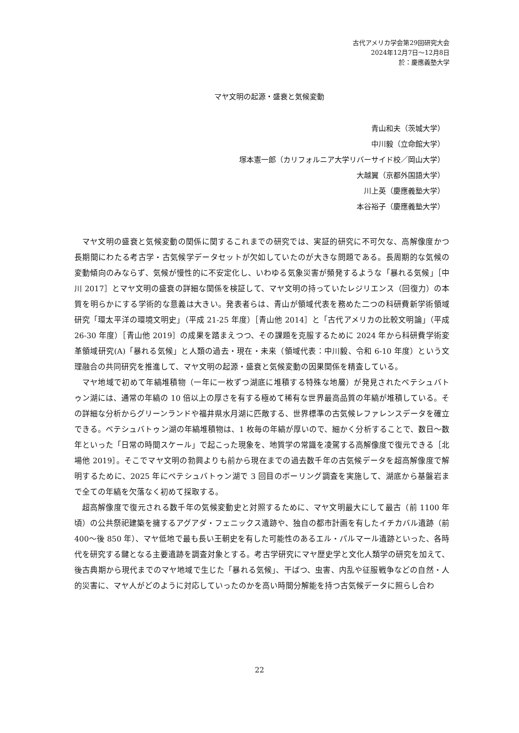古代アメリカ学会第29回研究大会
2024年12月7日～12月8日
於：慶應義塾大学
マヤ文明の起源・盛衰と気候変動
青山和夫（茨城大学）
中川毅（立命館大学）
塚本憲一郎（カリフォルニア大学リバーサイド校／岡山大学）
大越翼（京都外国語大学）
川上英（慶應義塾大学）
本谷裕子（慶應義塾大学）
マヤ文明の盛衰と気候変動の関係に関するこれまでの研究では、実証的研究に不可欠な、高解像度かつ長期間にわたる考古学・古気候学データセットが欠如していたのが大きな問題である。長周期的な気候の変動傾向のみならず、気候が慢性的に不安定化し、いわゆる気象災害が頻発するような「暴れる気候」［中川 2017］とマヤ文明の盛衰の詳細な関係を検証して、マヤ文明の持っていたレジリエンス（回復力）の本質を明らかにする学術的な意義は大きい。発表者らは、青山が領域代表を務めた二つの科研費新学術領域研究「環太平洋の環境文明史」（平成 21-25 年度）［青山他 2014］と「古代アメリカの比較文明論」（平成 26-30 年度）［青山他 2019］の成果を踏まえつつ、その課題を克服するために 2024 年から科研費学術変革領域研究(A)「暴れる気候」と人類の過去・現在・未来（領域代表：中川毅、令和 6-10 年度）という文理融合の共同研究を推進して、マヤ文明の起源・盛衰と気候変動の因果関係を精査している。
マヤ地域で初めて年縞堆積物（一年に一枚ずつ湖底に堆積する特殊な地層）が発見されたペテシュバトゥン湖には、通常の年縞の 10 倍以上の厚さを有する極めて稀有な世界最高品質の年縞が堆積している。その詳細な分析からグリーンランドや福井県水月湖に匹敵する、世界標準の古気候レファレンスデータを確立できる。ペテシュバトゥン湖の年縞堆積物は、1 枚毎の年縞が厚いので、細かく分析することで、数日～数年といった「日常の時間スケール」で起こった現象を、地質学の常識を凌駕する高解像度で復元できる［北場他 2019］。そこでマヤ文明の勃興よりも前から現在までの過去数千年の古気候データを超高解像度で解明するために、2025 年にペテシュバトゥン湖で 3 回目のボーリング調査を実施して、湖底から基盤岩まで全ての年縞を欠落なく初めて採取する。
超高解像度で復元される数千年の気候変動史と対照するために、マヤ文明最大にして最古（前 1100 年頃）の公共祭祀建築を擁するアグアダ・フェニックス遺跡や、独自の都市計画を有したイチカバル遺跡（前 400～後 850 年）、マヤ低地で最も長い王朝史を有した可能性のあるエル・パルマール遺跡といった、各時代を研究する鍵となる主要遺跡を調査対象とする。考古学研究にマヤ歴史学と文化人類学の研究を加えて、後古典期から現代までのマヤ地域で生じた「暴れる気候」、干ばつ、虫害、内乱や征服戦争などの自然・人的災害に、マヤ人がどのように対応していったのかを高い時間分解能を持つ古気候データに照らし合わ
22